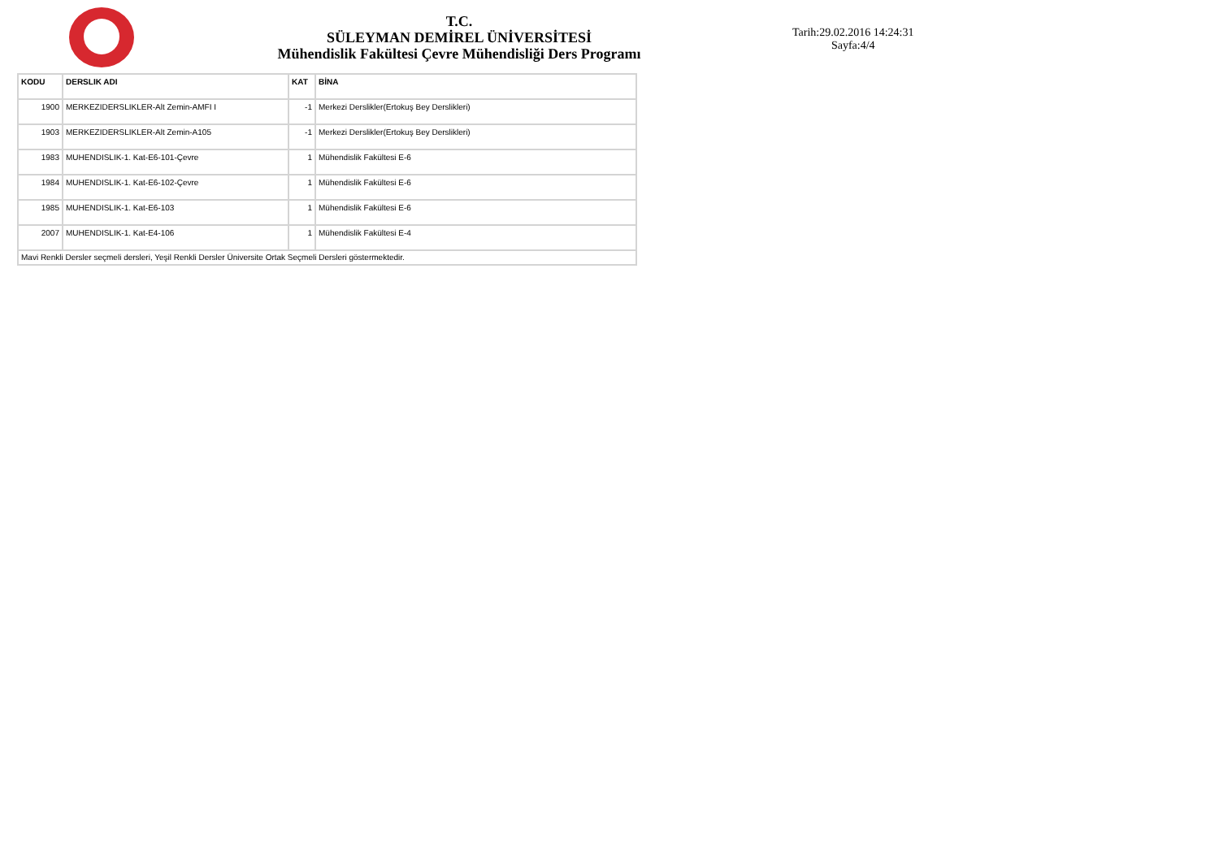T.C.
SÜLEYMAN DEMİREL ÜNİVERSİTESİ
Mühendislik Fakültesi Çevre Mühendisliği Ders Programı
Tarih:29.02.2016 14:24:31
Sayfa:4/4
| KODU | DERSLIK ADI | KAT | BİNA |
| --- | --- | --- | --- |
| 1900 | MERKEZIDERSLIKLER-Alt Zemin-AMFI I | -1 | Merkezi Derslikler(Ertokuş Bey Derslikleri) |
| 1903 | MERKEZIDERSLIKLER-Alt Zemin-A105 | -1 | Merkezi Derslikler(Ertokuş Bey Derslikleri) |
| 1983 | MUHENDISLIK-1. Kat-E6-101-Çevre | 1 | Mühendislik Fakültesi E-6 |
| 1984 | MUHENDISLIK-1. Kat-E6-102-Çevre | 1 | Mühendislik Fakültesi E-6 |
| 1985 | MUHENDISLIK-1. Kat-E6-103 | 1 | Mühendislik Fakültesi E-6 |
| 2007 | MUHENDISLIK-1. Kat-E4-106 | 1 | Mühendislik Fakültesi E-4 |
| Mavi Renkli Dersler seçmeli dersleri, Yeşil Renkli Dersler Üniversite Ortak Seçmeli Dersleri göstermektedir. | | | |